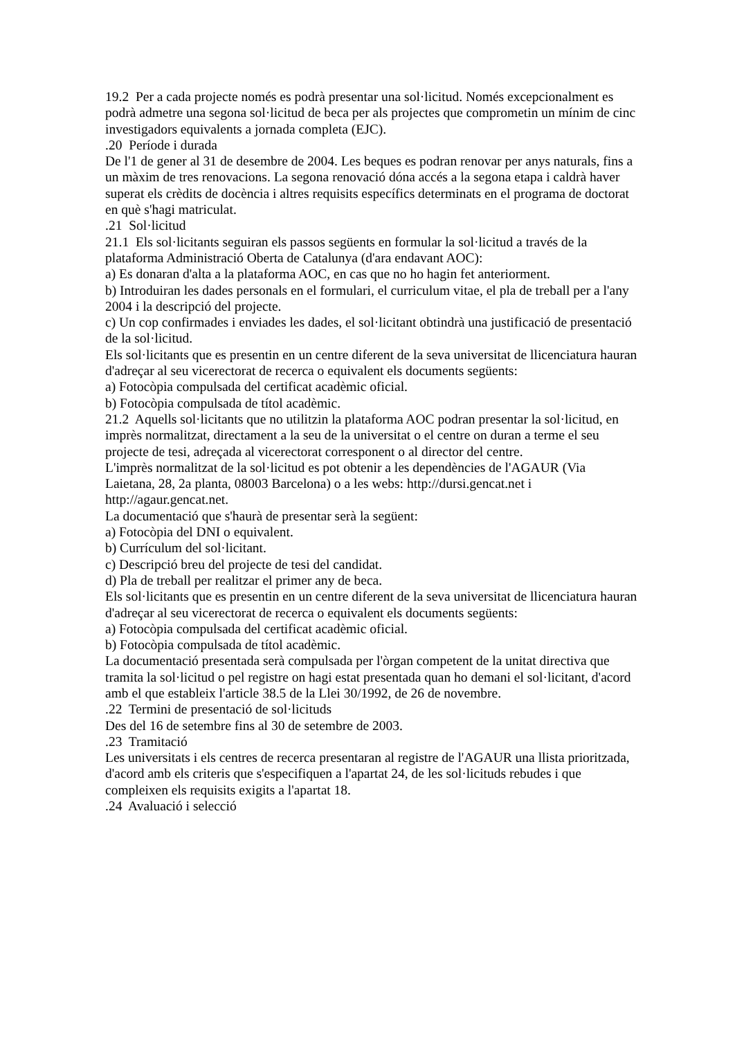19.2 Per a cada projecte només es podrà presentar una sol·licitud. Només excepcionalment es podrà admetre una segona sol·licitud de beca per als projectes que comprometin un mínim de cinc investigadors equivalents a jornada completa (EJC).
.20 Període i durada
De l'1 de gener al 31 de desembre de 2004. Les beques es podran renovar per anys naturals, fins a un màxim de tres renovacions. La segona renovació dóna accés a la segona etapa i caldrà haver superat els crèdits de docència i altres requisits específics determinats en el programa de doctorat en què s'hagi matriculat.
.21 Sol·licitud
21.1 Els sol·licitants seguiran els passos següents en formular la sol·licitud a través de la plataforma Administració Oberta de Catalunya (d'ara endavant AOC):
a) Es donaran d'alta a la plataforma AOC, en cas que no ho hagin fet anteriorment.
b) Introduiran les dades personals en el formulari, el curriculum vitae, el pla de treball per a l'any 2004 i la descripció del projecte.
c) Un cop confirmades i enviades les dades, el sol·licitant obtindrà una justificació de presentació de la sol·licitud.
Els sol·licitants que es presentin en un centre diferent de la seva universitat de llicenciatura hauran d'adreçar al seu vicerectorat de recerca o equivalent els documents següents:
a) Fotocòpia compulsada del certificat acadèmic oficial.
b) Fotocòpia compulsada de títol acadèmic.
21.2 Aquells sol·licitants que no utilitzin la plataforma AOC podran presentar la sol·licitud, en imprès normalitzat, directament a la seu de la universitat o el centre on duran a terme el seu projecte de tesi, adreçada al vicerectorat corresponent o al director del centre.
L'imprès normalitzat de la sol·licitud es pot obtenir a les dependències de l'AGAUR (Via Laietana, 28, 2a planta, 08003 Barcelona) o a les webs: http://dursi.gencat.net i http://agaur.gencat.net.
La documentació que s'haurà de presentar serà la següent:
a) Fotocòpia del DNI o equivalent.
b) Currículum del sol·licitant.
c) Descripció breu del projecte de tesi del candidat.
d) Pla de treball per realitzar el primer any de beca.
Els sol·licitants que es presentin en un centre diferent de la seva universitat de llicenciatura hauran d'adreçar al seu vicerectorat de recerca o equivalent els documents següents:
a) Fotocòpia compulsada del certificat acadèmic oficial.
b) Fotocòpia compulsada de títol acadèmic.
La documentació presentada serà compulsada per l'òrgan competent de la unitat directiva que tramita la sol·licitud o pel registre on hagi estat presentada quan ho demani el sol·licitant, d'acord amb el que estableix l'article 38.5 de la Llei 30/1992, de 26 de novembre.
.22 Termini de presentació de sol·licituds
Des del 16 de setembre fins al 30 de setembre de 2003.
.23 Tramitació
Les universitats i els centres de recerca presentaran al registre de l'AGAUR una llista prioritzada, d'acord amb els criteris que s'especifiquen a l'apartat 24, de les sol·licituds rebudes i que compleixen els requisits exigits a l'apartat 18.
.24 Avaluació i selecció